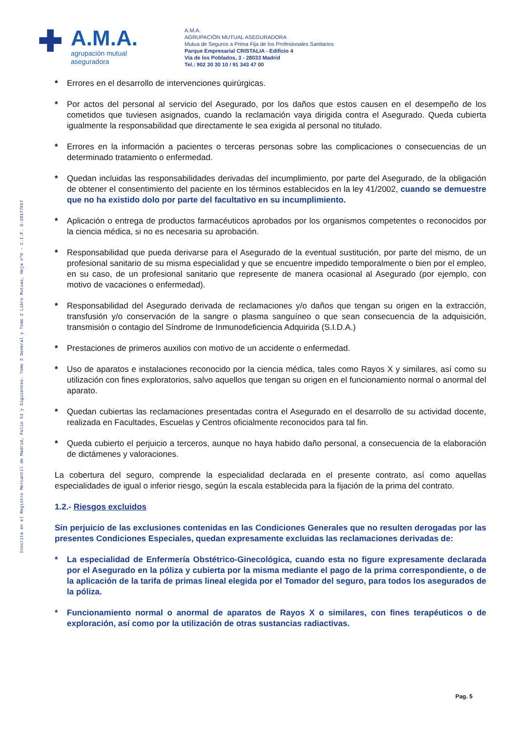Inscrita en el Registro Mercantil de Madrid, Folio 51 y Siguientes. Tomo 2 General y Tomo 2 Libro Mutuas, Hoja nº6 - C.I.F. G-28177657
✚
A.M.A.
agrupación mutual
aseguradora
A.M.A.
AGRUPACIÓN MUTUAL ASEGURADORA
Mutua de Seguros a Prima Fija de los Profesionales Sanitarios
Parque Empresarial CRISTALIA - Edificio 4
Vía de los Poblados, 3 - 28033 Madrid
Tel.: 902 30 30 10 / 91 343 47 00
* Errores en el desarrollo de intervenciones quirúrgicas.
* Por actos del personal al servicio del Asegurado, por los daños que estos causen en el desempeño de los cometidos que tuviesen asignados, cuando la reclamación vaya dirigida contra el Asegurado. Queda cubierta igualmente la responsabilidad que directamente le sea exigida al personal no titulado.
* Errores en la información a pacientes o terceras personas sobre las complicaciones o consecuencias de un determinado tratamiento o enfermedad.
* Quedan incluidas las responsabilidades derivadas del incumplimiento, por parte del Asegurado, de la obligación de obtener el consentimiento del paciente en los términos establecidos en la ley 41/2002, cuando se demuestre que no ha existido dolo por parte del facultativo en su incumplimiento.
* Aplicación o entrega de productos farmacéuticos aprobados por los organismos competentes o reconocidos por la ciencia médica, si no es necesaria su aprobación.
* Responsabilidad que pueda derivarse para el Asegurado de la eventual sustitución, por parte del mismo, de un profesional sanitario de su misma especialidad y que se encuentre impedido temporalmente o bien por el empleo, en su caso, de un profesional sanitario que represente de manera ocasional al Asegurado (por ejemplo, con motivo de vacaciones o enfermedad).
* Responsabilidad del Asegurado derivada de reclamaciones y/o daños que tengan su origen en la extracción, transfusión y/o conservación de la sangre o plasma sanguíneo o que sean consecuencia de la adquisición, transmisión o contagio del Síndrome de Inmunodeficiencia Adquirida (S.I.D.A.)
* Prestaciones de primeros auxilios con motivo de un accidente o enfermedad.
* Uso de aparatos e instalaciones reconocido por la ciencia médica, tales como Rayos X y similares, así como su utilización con fines exploratorios, salvo aquellos que tengan su origen en el funcionamiento normal o anormal del aparato.
* Quedan cubiertas las reclamaciones presentadas contra el Asegurado en el desarrollo de su actividad docente, realizada en Facultades, Escuelas y Centros oficialmente reconocidos para tal fin.
* Queda cubierto el perjuicio a terceros, aunque no haya habido daño personal, a consecuencia de la elaboración de dictámenes y valoraciones.
La cobertura del seguro, comprende la especialidad declarada en el presente contrato, así como aquellas especialidades de igual o inferior riesgo, según la escala establecida para la fijación de la prima del contrato.
1.2.- Riesgos excluidos
Sin perjuicio de las exclusiones contenidas en las Condiciones Generales que no resulten derogadas por las presentes Condiciones Especiales, quedan expresamente excluidas las reclamaciones derivadas de:
* La especialidad de Enfermería Obstétrico-Ginecológica, cuando esta no figure expresamente declarada por el Asegurado en la póliza y cubierta por la misma mediante el pago de la prima correspondiente, o de la aplicación de la tarifa de primas lineal elegida por el Tomador del seguro, para todos los asegurados de la póliza.
* Funcionamiento normal o anormal de aparatos de Rayos X o similares, con fines terapéuticos o de exploración, así como por la utilización de otras sustancias radiactivas.
Pag. 5